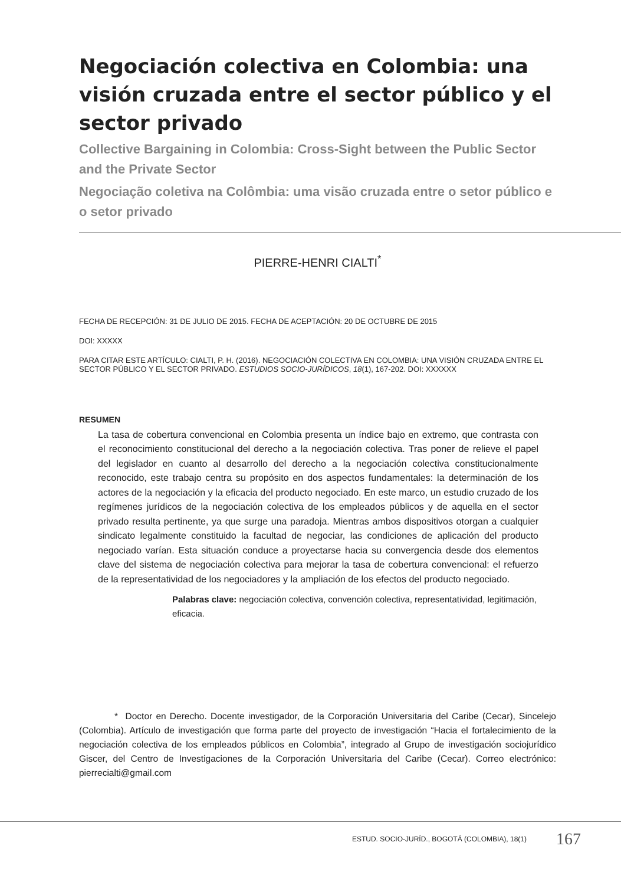Negociación colectiva en Colombia: una visión cruzada entre el sector público y el sector privado
Collective Bargaining in Colombia: Cross-Sight between the Public Sector and the Private Sector
Negociação coletiva na Colômbia: uma visão cruzada entre o setor público e o setor privado
PIERRE-HENRI CIALTI<sup>*</sup>
FECHA DE RECEPCIÓN: 31 DE JULIO DE 2015. FECHA DE ACEPTACIÓN: 20 DE OCTUBRE DE 2015
DOI: XXXXX
PARA CITAR ESTE ARTÍCULO: CIALTI, P. H. (2016). NEGOCIACIÓN COLECTIVA EN COLOMBIA: UNA VISIÓN CRUZADA ENTRE EL SECTOR PÚBLICO Y EL SECTOR PRIVADO. ESTUDIOS SOCIO-JURÍDICOS, 18(1), 167-202. DOI: XXXXXX
RESUMEN
La tasa de cobertura convencional en Colombia presenta un índice bajo en extremo, que contrasta con el reconocimiento constitucional del derecho a la negociación colectiva. Tras poner de relieve el papel del legislador en cuanto al desarrollo del derecho a la negociación colectiva constitucionalmente reconocido, este trabajo centra su propósito en dos aspectos fundamentales: la determinación de los actores de la negociación y la eficacia del producto negociado. En este marco, un estudio cruzado de los regímenes jurídicos de la negociación colectiva de los empleados públicos y de aquella en el sector privado resulta pertinente, ya que surge una paradoja. Mientras ambos dispositivos otorgan a cualquier sindicato legalmente constituido la facultad de negociar, las condiciones de aplicación del producto negociado varían. Esta situación conduce a proyectarse hacia su convergencia desde dos elementos clave del sistema de negociación colectiva para mejorar la tasa de cobertura convencional: el refuerzo de la representatividad de los negociadores y la ampliación de los efectos del producto negociado.
Palabras clave: negociación colectiva, convención colectiva, representatividad, legitimación, eficacia.
* Doctor en Derecho. Docente investigador, de la Corporación Universitaria del Caribe (Cecar), Sincelejo (Colombia). Artículo de investigación que forma parte del proyecto de investigación “Hacia el fortalecimiento de la negociación colectiva de los empleados públicos en Colombia”, integrado al Grupo de investigación sociojurídico Giscer, del Centro de Investigaciones de la Corporación Universitaria del Caribe (Cecar). Correo electrónico: pierrecialti@gmail.com
ESTUD. SOCIO-JURÍD., BOGOTÁ (COLOMBIA), 18(1) 167